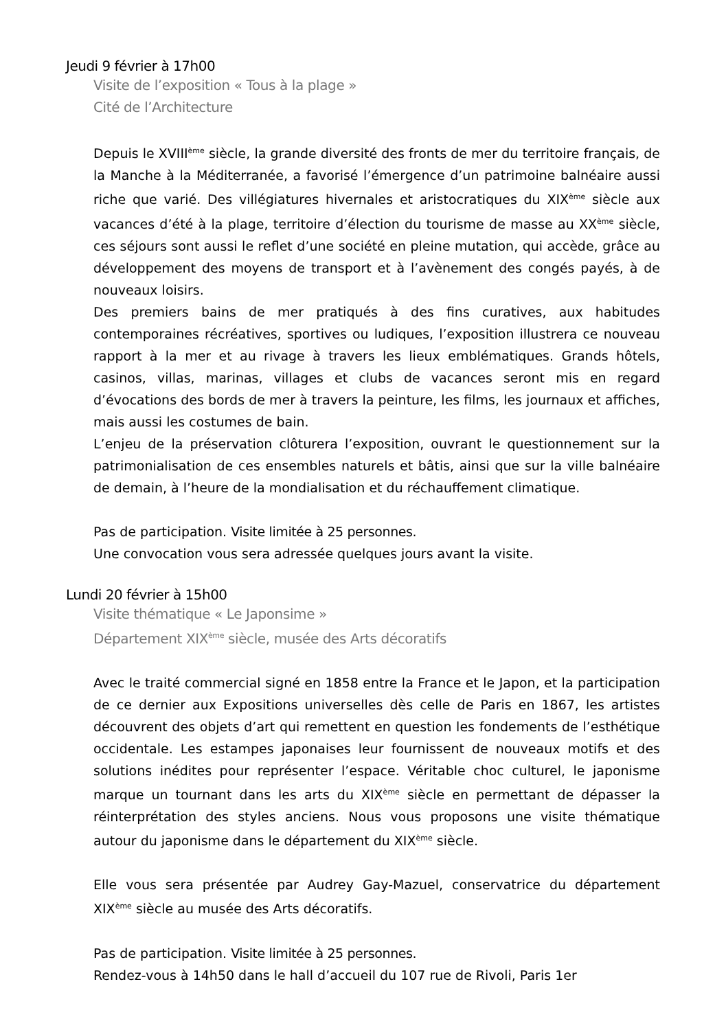Jeudi 9 février à 17h00
Visite de l’exposition « Tous à la plage »
Cité de l’Architecture
Depuis le XVIII<sup>ème</sup> siècle, la grande diversité des fronts de mer du territoire français, de la Manche à la Méditerranée, a favorisé l’émergence d’un patrimoine balnéaire aussi riche que varié. Des villégiatures hivernales et aristocratiques du XIX<sup>ème</sup> siècle aux vacances d’été à la plage, territoire d’élection du tourisme de masse au XX<sup>ème</sup> siècle, ces séjours sont aussi le reflet d’une société en pleine mutation, qui accède, grâce au développement des moyens de transport et à l’avènement des congés payés, à de nouveaux loisirs.
Des premiers bains de mer pratiqués à des fins curatives, aux habitudes contemporaines récréatives, sportives ou ludiques, l’exposition illustrera ce nouveau rapport à la mer et au rivage à travers les lieux emblématiques. Grands hôtels, casinos, villas, marinas, villages et clubs de vacances seront mis en regard d’évocations des bords de mer à travers la peinture, les films, les journaux et affiches, mais aussi les costumes de bain.
L’enjeu de la préservation clôturera l’exposition, ouvrant le questionnement sur la patrimonialisation de ces ensembles naturels et bâtis, ainsi que sur la ville balnéaire de demain, à l’heure de la mondialisation et du réchauffement climatique.
Pas de participation. Visite limitée à 25 personnes.
Une convocation vous sera adressée quelques jours avant la visite.
Lundi 20 février à 15h00
Visite thématique « Le Japonsime »
Département XIX<sup>ème</sup> siècle, musée des Arts décoratifs
Avec le traité commercial signé en 1858 entre la France et le Japon, et la participation de ce dernier aux Expositions universelles dès celle de Paris en 1867, les artistes découvrent des objets d’art qui remettent en question les fondements de l’esthétique occidentale. Les estampes japonaises leur fournissent de nouveaux motifs et des solutions inédites pour représenter l’espace. Véritable choc culturel, le japonisme marque un tournant dans les arts du XIX<sup>ème</sup> siècle en permettant de dépasser la réinterprétation des styles anciens. Nous vous proposons une visite thématique autour du japonisme dans le département du XIX<sup>ème</sup> siècle.
Elle vous sera présentée par Audrey Gay-Mazuel, conservatrice du département XIX<sup>ème</sup> siècle au musée des Arts décoratifs.
Pas de participation. Visite limitée à 25 personnes.
Rendez-vous à 14h50 dans le hall d’accueil du 107 rue de Rivoli, Paris 1er